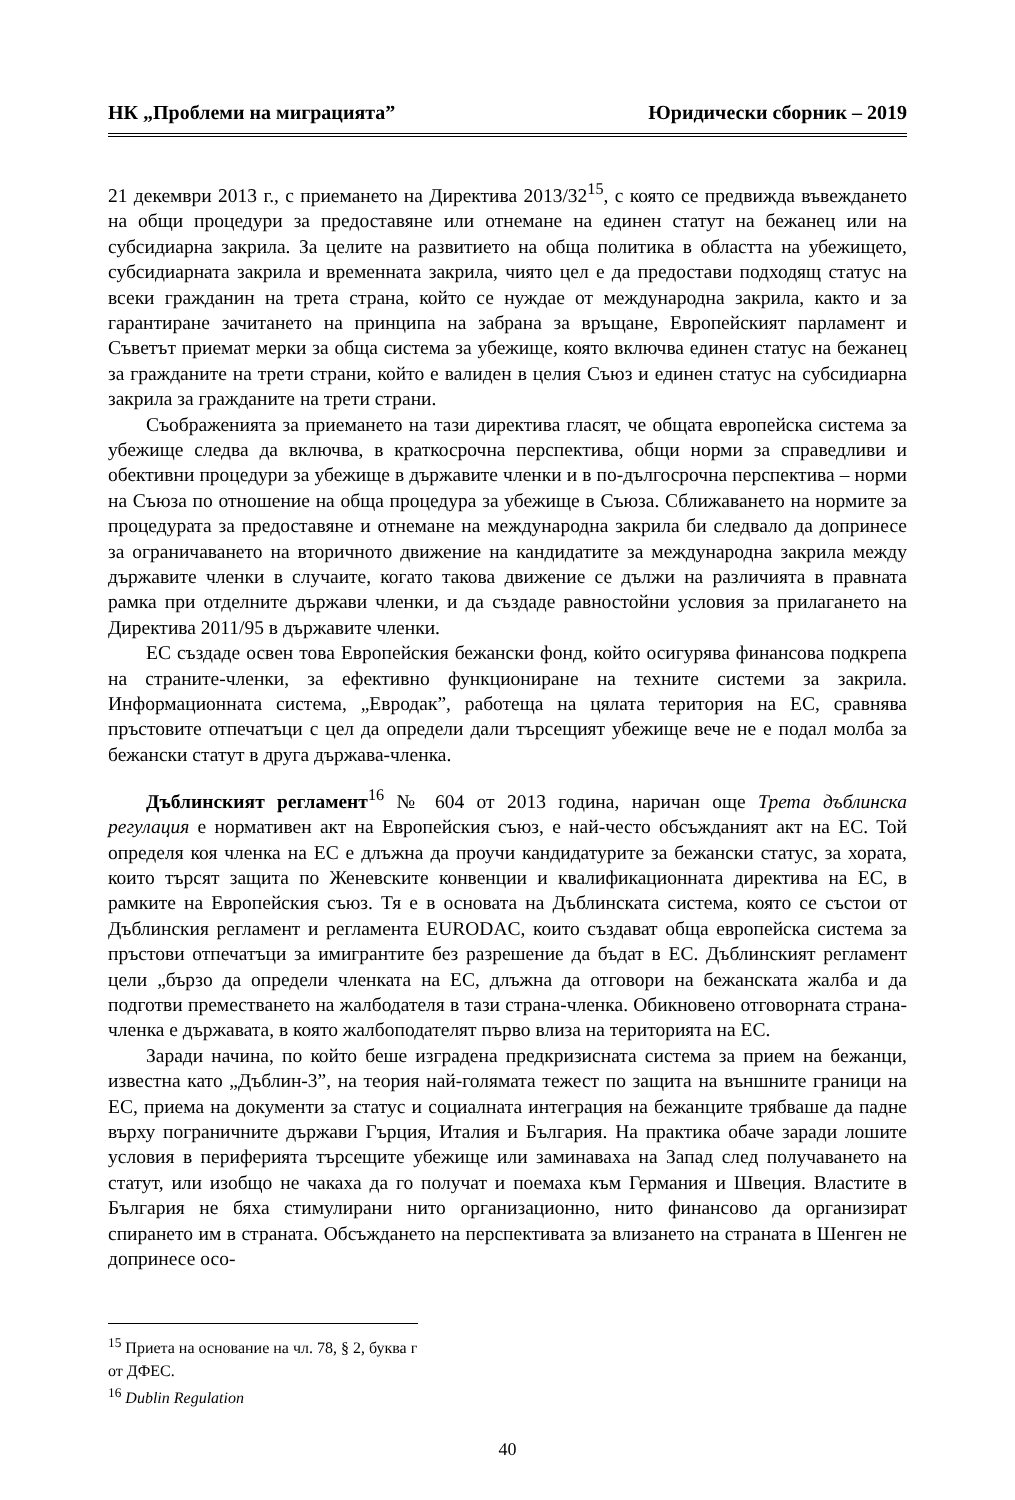НК „Проблеми на миграцията” Юридически сборник – 2019
21 декември 2013 г., с приемането на Директива 2013/32<sup>15</sup>, с която се предвижда въвеждането на общи процедури за предоставяне или отнемане на единен статут на бежанец или на субсидиарна закрила. За целите на развитието на обща политика в областта на убежището, субсидиарната закрила и временната закрила, чиято цел е да предостави подходящ статус на всеки гражданин на трета страна, който се нуждае от международна закрила, както и за гарантиране зачитането на принципа на забрана за връщане, Европейският парламент и Съветът приемат мерки за обща система за убежище, която включва единен статус на бежанец за гражданите на трети страни, който е валиден в целия Съюз и единен статус на субсидиарна закрила за гражданите на трети страни.
Съображенията за приемането на тази директива гласят, че общата европейска система за убежище следва да включва, в краткосрочна перспектива, общи норми за справедливи и обективни процедури за убежище в държавите членки и в по-дългосрочна перспектива – норми на Съюза по отношение на обща процедура за убежище в Съюза. Сближаването на нормите за процедурата за предоставяне и отнемане на международна закрила би следвало да допринесе за ограничаването на вторичното движение на кандидатите за международна закрила между държавите членки в случаите, когато такова движение се дължи на различията в правната рамка при отделните държави членки, и да създаде равностойни условия за прилагането на Директива 2011/95 в държавите членки.
ЕС създаде освен това Европейския бежански фонд, който осигурява финансова подкрепа на страните-членки, за ефективно функциониране на техните системи за закрила. Информационната система, „Евродак”, работеща на цялата територия на ЕС, сравнява пръстовите отпечатъци с цел да определи дали търсещият убежище вече не е подал молба за бежански статут в друга държава-членка.
Дъблинският регламент<sup>16</sup> № 604 от 2013 година, наричан още Трета дъблинска регулация е нормативен акт на Европейския съюз, е най-често обсъжданият акт на ЕС. Той определя коя членка на ЕС е длъжна да проучи кандидатурите за бежански статус, за хората, които търсят защита по Женевските конвенции и квалификационната директива на ЕС, в рамките на Европейския съюз. Тя е в основата на Дъблинската система, която се състои от Дъблинския регламент и регламента EURODAC, които създават обща европейска система за пръстови отпечатъци за имигрантите без разрешение да бъдат в ЕС. Дъблинският регламент цели „бързо да определи членката на ЕС, длъжна да отговори на бежанската жалба и да подготви преместването на жалбодателя в тази страна-членка. Обикновено отговорната страна-членка е държавата, в която жалбоподателят първо влиза на територията на ЕС.
Заради начина, по който беше изградена предкризисната система за прием на бежанци, известна като „Дъблин-3”, на теория най-голямата тежест по защита на външните граници на ЕС, приема на документи за статус и социалната интеграция на бежанците трябваше да падне върху пограничните държави Гърция, Италия и България. На практика обаче заради лошите условия в периферията търсещите убежище или заминаваха на Запад след получаването на статут, или изобщо не чакаха да го получат и поемаха към Германия и Швеция. Властите в България не бяха стимулирани нито организационно, нито финансово да организират спирането им в страната. Обсъждането на перспективата за влизането на страната в Шенген не допринесе осо-
<sup>15</sup> Приета на основание на чл. 78, § 2, буква г от ДФЕС.
<sup>16</sup> Dublin Regulation
40